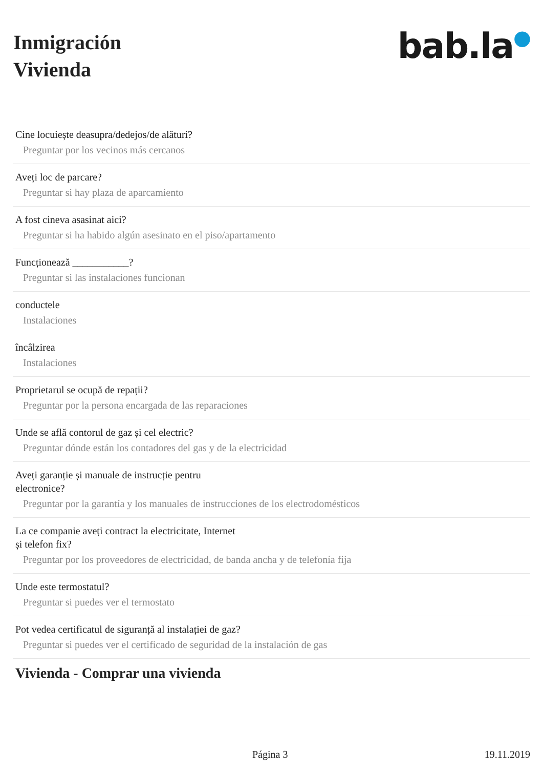Inmigración
Vivienda
bab.la●
Cine locuiește deasupra/dedejos/de alături?
Preguntar por los vecinos más cercanos
Aveți loc de parcare?
Preguntar si hay plaza de aparcamiento
A fost cineva asasinat aici?
Preguntar si ha habido algún asesinato en el piso/apartamento
Funcționează ___________?
Preguntar si las instalaciones funcionan
conductele
Instalaciones
încâlzirea
Instalaciones
Proprietarul se ocupă de repații?
Preguntar por la persona encargada de las reparaciones
Unde se află contorul de gaz și cel electric?
Preguntar dónde están los contadores del gas y de la electricidad
Aveți garanție și manuale de instrucție pentru electronice?
Preguntar por la garantía y los manuales de instrucciones de los electrodomésticos
La ce companie aveți contract la electricitate, Internet și telefon fix?
Preguntar por los proveedores de electricidad, de banda ancha y de telefonía fija
Unde este termostatul?
Preguntar si puedes ver el termostato
Pot vedea certificatul de siguranță al instalației de gaz?
Preguntar si puedes ver el certificado de seguridad de la instalación de gas
Vivienda - Comprar una vivienda
Página 3 19.11.2019